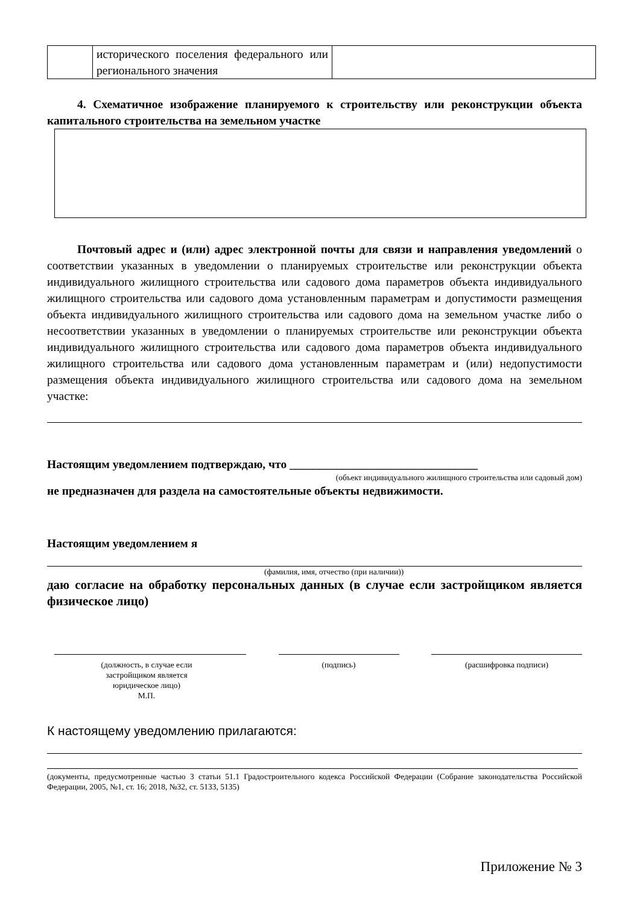| | исторического поселения федерального или регионального значения | |
4. Схематичное изображение планируемого к строительству или реконструкции объекта капитального строительства на земельном участке
Почтовый адрес и (или) адрес электронной почты для связи и направления уведомлений о соответствии указанных в уведомлении о планируемых строительстве или реконструкции объекта индивидуального жилищного строительства или садового дома параметров объекта индивидуального жилищного строительства или садового дома установленным параметрам и допустимости размещения объекта индивидуального жилищного строительства или садового дома на земельном участке либо о несоответствии указанных в уведомлении о планируемых строительстве или реконструкции объекта индивидуального жилищного строительства или садового дома параметров объекта индивидуального жилищного строительства или садового дома установленным параметрам и (или) недопустимости размещения объекта индивидуального жилищного строительства или садового дома на земельном участке:
Настоящим уведомлением подтверждаю, что ________________________________
(объект индивидуального жилищного строительства или садовый дом)
не предназначен для раздела на самостоятельные объекты недвижимости.
Настоящим уведомлением я
(фамилия, имя, отчество (при наличии))
даю согласие на обработку персональных данных (в случае если застройщиком является физическое лицо)
(должность, в случае если
застройщиком является
юридическое лицо)
М.П.
(подпись) (расшифровка подписи)
К настоящему уведомлению прилагаются:
(документы, предусмотренные частью 3 статьи 51.1 Градостроительного кодекса Российской Федерации (Собрание законодательства Российской Федерации, 2005, №1, ст. 16; 2018, №32, ст. 5133, 5135)
Приложение № 3